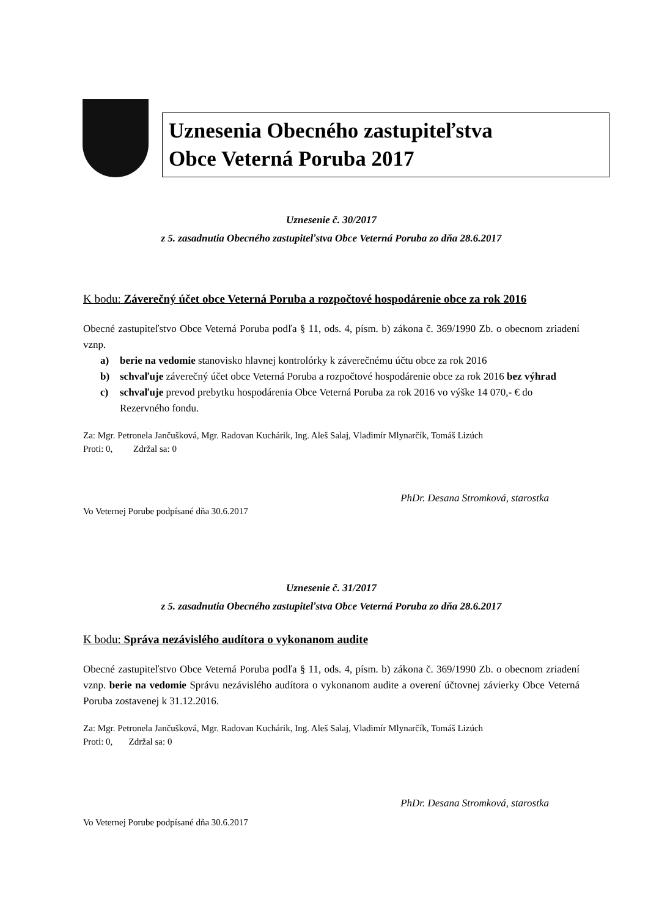Uznesenia Obecného zastupiteľstva
Obce Veterná Poruba 2017
Uznesenie č. 30/2017
z 5. zasadnutia Obecného zastupiteľstva Obce Veterná Poruba zo dňa 28.6.2017
K bodu: Záverečný účet obce Veterná Poruba a rozpočtové hospodárenie obce za rok 2016
Obecné zastupiteľstvo Obce Veterná Poruba podľa § 11, ods. 4, písm. b) zákona č. 369/1990 Zb. o obecnom zriadení vznp.
a) berie na vedomie stanovisko hlavnej kontrolórky k záverečnému účtu obce za rok 2016
b) schvaľuje záverečný účet obce Veterná Poruba a rozpočtové hospodárenie obce za rok 2016 bez výhrad
c) schvaľuje prevod prebytku hospodárenia Obce Veterná Poruba za rok 2016 vo výške 14 070,- € do Rezervného fondu.
Za: Mgr. Petronela Jančušková, Mgr. Radovan Kuchárik, Ing. Aleš Salaj, Vladimír Mlynarčík, Tomáš Lizúch
Proti: 0, Zdržal sa: 0
PhDr. Desana Stromková, starostka
Vo Veternej Porube podpísané dňa 30.6.2017
Uznesenie č. 31/2017
z 5. zasadnutia Obecného zastupiteľstva Obce Veterná Poruba zo dňa 28.6.2017
K bodu: Správa nezávislého audítora o vykonanom audite
Obecné zastupiteľstvo Obce Veterná Poruba podľa § 11, ods. 4, písm. b) zákona č. 369/1990 Zb. o obecnom zriadení vznp. berie na vedomie Správu nezávislého audítora o vykonanom audite a overení účtovnej závierky Obce Veterná Poruba zostavenej k 31.12.2016.
Za: Mgr. Petronela Jančušková, Mgr. Radovan Kuchárik, Ing. Aleš Salaj, Vladimír Mlynarčík, Tomáš Lizúch
Proti: 0, Zdržal sa: 0
PhDr. Desana Stromková, starostka
Vo Veternej Porube podpísané dňa 30.6.2017